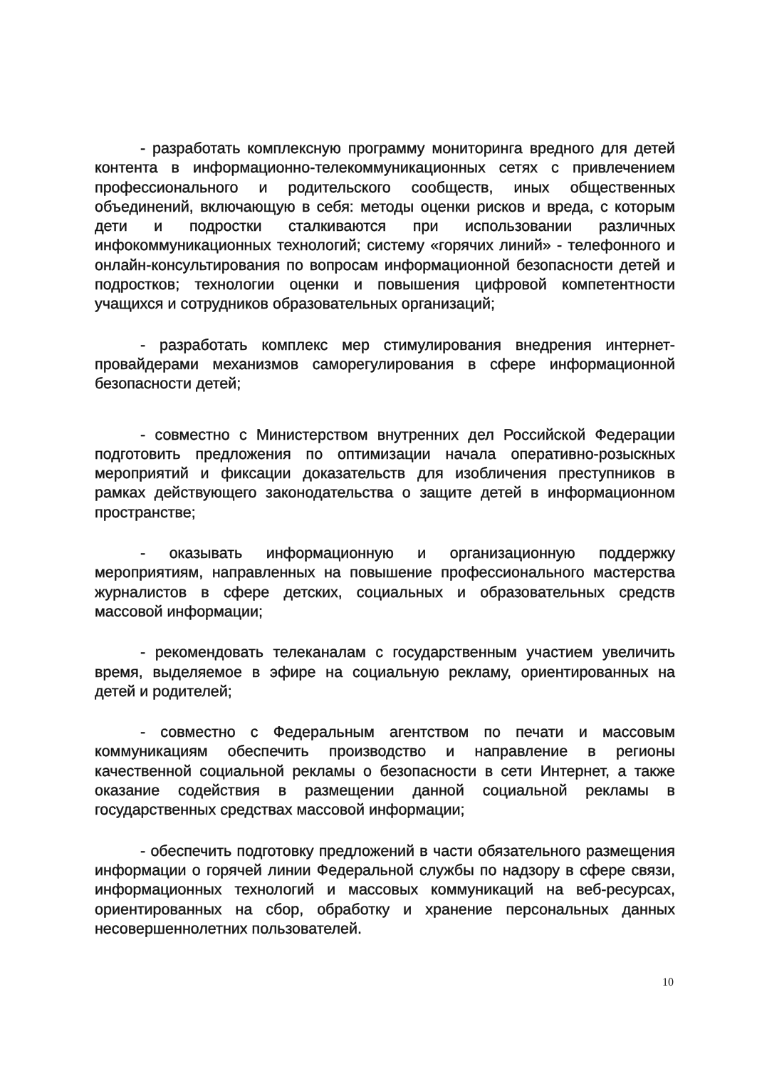- разработать комплексную программу мониторинга вредного для детей контента в информационно-телекоммуникационных сетях с привлечением профессионального и родительского сообществ, иных общественных объединений, включающую в себя: методы оценки рисков и вреда, с которым дети и подростки сталкиваются при использовании различных инфокоммуникационных технологий; систему «горячих линий» - телефонного и онлайн-консультирования по вопросам информационной безопасности детей и подростков; технологии оценки и повышения цифровой компетентности учащихся и сотрудников образовательных организаций;
- разработать комплекс мер стимулирования внедрения интернет-провайдерами механизмов саморегулирования в сфере информационной безопасности детей;
- совместно с Министерством внутренних дел Российской Федерации подготовить предложения по оптимизации начала оперативно-розыскных мероприятий и фиксации доказательств для изобличения преступников в рамках действующего законодательства о защите детей в информационном пространстве;
- оказывать информационную и организационную поддержку мероприятиям, направленных на повышение профессионального мастерства журналистов в сфере детских, социальных и образовательных средств массовой информации;
- рекомендовать телеканалам с государственным участием увеличить время, выделяемое в эфире на социальную рекламу, ориентированных на детей и родителей;
- совместно с Федеральным агентством по печати и массовым коммуникациям обеспечить производство и направление в регионы качественной социальной рекламы о безопасности в сети Интернет, а также оказание содействия в размещении данной социальной рекламы в государственных средствах массовой информации;
- обеспечить подготовку предложений в части обязательного размещения информации о горячей линии Федеральной службы по надзору в сфере связи, информационных технологий и массовых коммуникаций на веб-ресурсах, ориентированных на сбор, обработку и хранение персональных данных несовершеннолетних пользователей.
10